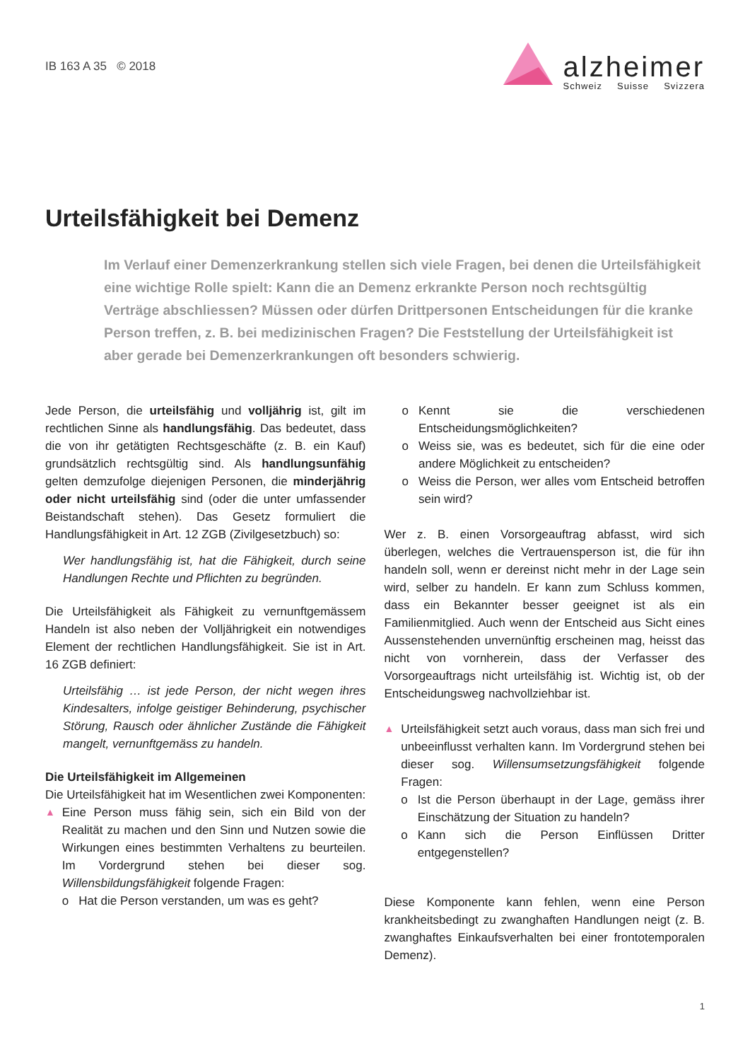IB 163 A 35 © 2018
alzheimer
Schweiz Suisse Svizzera
Urteilsfähigkeit bei Demenz
Im Verlauf einer Demenzerkrankung stellen sich viele Fragen, bei denen die Urteilsfähigkeit eine wichtige Rolle spielt: Kann die an Demenz erkrankte Person noch rechtsgültig Verträge abschliessen? Müssen oder dürfen Drittpersonen Entscheidungen für die kranke Person treffen, z. B. bei medizinischen Fragen? Die Feststellung der Urteilsfähigkeit ist aber gerade bei Demenzerkrankungen oft besonders schwierig.
Jede Person, die urteilsfähig und volljährig ist, gilt im rechtlichen Sinne als handlungsfähig. Das bedeutet, dass die von ihr getätigten Rechtsgeschäfte (z. B. ein Kauf) grundsätzlich rechtsgültig sind. Als handlungsunfähig gelten demzufolge diejenigen Personen, die minderjährig oder nicht urteilsfähig sind (oder die unter umfassender Beistandschaft stehen). Das Gesetz formuliert die Handlungsfähigkeit in Art. 12 ZGB (Zivilgesetzbuch) so:
Wer handlungsfähig ist, hat die Fähigkeit, durch seine Handlungen Rechte und Pflichten zu begründen.
Die Urteilsfähigkeit als Fähigkeit zu vernunftgemässem Handeln ist also neben der Volljährigkeit ein notwendiges Element der rechtlichen Handlungsfähigkeit. Sie ist in Art. 16 ZGB definiert:
Urteilsfähig … ist jede Person, der nicht wegen ihres Kindesalters, infolge geistiger Behinderung, psychischer Störung, Rausch oder ähnlicher Zustände die Fähigkeit mangelt, vernunftgemäss zu handeln.
Die Urteilsfähigkeit im Allgemeinen
Die Urteilsfähigkeit hat im Wesentlichen zwei Komponenten:
▲
Eine Person muss fähig sein, sich ein Bild von der Realität zu machen und den Sinn und Nutzen sowie die Wirkungen eines bestimmten Verhaltens zu beurteilen. Im Vordergrund stehen bei dieser sog. Willensbildungsfähigkeit folgende Fragen:
o Hat die Person verstanden, um was es geht?
o Kennt sie die verschiedenen Entscheidungsmöglichkeiten?
o Weiss sie, was es bedeutet, sich für die eine oder andere Möglichkeit zu entscheiden?
o Weiss die Person, wer alles vom Entscheid betroffen sein wird?
Wer z. B. einen Vorsorgeauftrag abfasst, wird sich überlegen, welches die Vertrauensperson ist, die für ihn handeln soll, wenn er dereinst nicht mehr in der Lage sein wird, selber zu handeln. Er kann zum Schluss kommen, dass ein Bekannter besser geeignet ist als ein Familienmitglied. Auch wenn der Entscheid aus Sicht eines Aussenstehenden unvernünftig erscheinen mag, heisst das nicht von vornherein, dass der Verfasser des Vorsorgeauftrags nicht urteilsfähig ist. Wichtig ist, ob der Entscheidungsweg nachvollziehbar ist.
▲
Urteilsfähigkeit setzt auch voraus, dass man sich frei und unbeeinflusst verhalten kann. Im Vordergrund stehen bei dieser sog. Willensumsetzungsfähigkeit folgende Fragen:
o Ist die Person überhaupt in der Lage, gemäss ihrer Einschätzung der Situation zu handeln?
o Kann sich die Person Einflüssen Dritter entgegenstellen?
Diese Komponente kann fehlen, wenn eine Person krankheitsbedingt zu zwanghaften Handlungen neigt (z. B. zwanghaftes Einkaufsverhalten bei einer frontotemporalen Demenz).
1